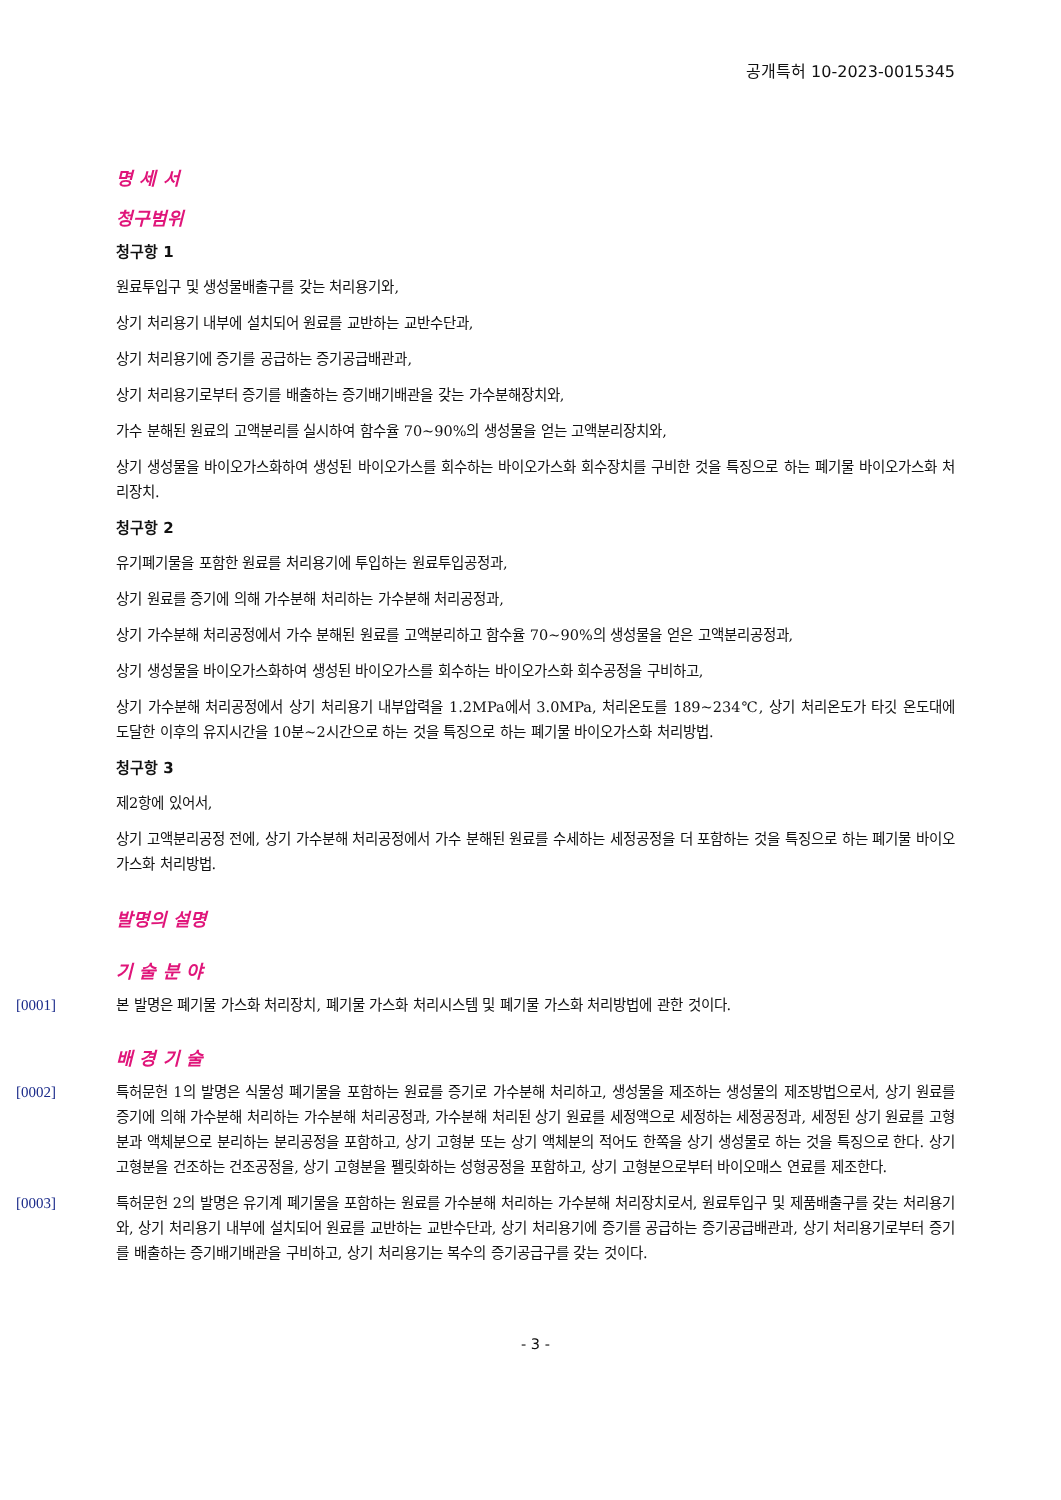공개특허 10-2023-0015345
명 세 서
청구범위
청구항 1
원료투입구 및 생성물배출구를 갖는 처리용기와,
상기 처리용기 내부에 설치되어 원료를 교반하는 교반수단과,
상기 처리용기에 증기를 공급하는 증기공급배관과,
상기 처리용기로부터 증기를 배출하는 증기배기배관을 갖는 가수분해장치와,
가수 분해된 원료의 고액분리를 실시하여 함수율 70~90%의 생성물을 얻는 고액분리장치와,
상기 생성물을 바이오가스화하여 생성된 바이오가스를 회수하는 바이오가스화 회수장치를 구비한 것을 특징으로 하는 폐기물 바이오가스화 처리장치.
청구항 2
유기폐기물을 포함한 원료를 처리용기에 투입하는 원료투입공정과,
상기 원료를 증기에 의해 가수분해 처리하는 가수분해 처리공정과,
상기 가수분해 처리공정에서 가수 분해된 원료를 고액분리하고 함수율 70~90%의 생성물을 얻은 고액분리공정과,
상기 생성물을 바이오가스화하여 생성된 바이오가스를 회수하는 바이오가스화 회수공정을 구비하고,
상기 가수분해 처리공정에서 상기 처리용기 내부압력을 1.2MPa에서 3.0MPa, 처리온도를 189~234℃, 상기 처리온도가 타깃 온도대에 도달한 이후의 유지시간을 10분~2시간으로 하는 것을 특징으로 하는 폐기물 바이오가스화 처리방법.
청구항 3
제2항에 있어서,
상기 고액분리공정 전에, 상기 가수분해 처리공정에서 가수 분해된 원료를 수세하는 세정공정을 더 포함하는 것을 특징으로 하는 폐기물 바이오가스화 처리방법.
발명의 설명
기 술 분 야
[0001] 본 발명은 폐기물 가스화 처리장치, 폐기물 가스화 처리시스템 및 폐기물 가스화 처리방법에 관한 것이다.
배 경 기 술
[0002] 특허문헌 1의 발명은 식물성 폐기물을 포함하는 원료를 증기로 가수분해 처리하고, 생성물을 제조하는 생성물의 제조방법으로서, 상기 원료를 증기에 의해 가수분해 처리하는 가수분해 처리공정과, 가수분해 처리된 상기 원료를 세정액으로 세정하는 세정공정과, 세정된 상기 원료를 고형분과 액체분으로 분리하는 분리공정을 포함하고, 상기 고형분 또는 상기 액체분의 적어도 한쪽을 상기 생성물로 하는 것을 특징으로 한다. 상기 고형분을 건조하는 건조공정을, 상기 고형분을 펠릿화하는 성형공정을 포함하고, 상기 고형분으로부터 바이오매스 연료를 제조한다.
[0003] 특허문헌 2의 발명은 유기계 폐기물을 포함하는 원료를 가수분해 처리하는 가수분해 처리장치로서, 원료투입구 및 제품배출구를 갖는 처리용기와, 상기 처리용기 내부에 설치되어 원료를 교반하는 교반수단과, 상기 처리용기에 증기를 공급하는 증기공급배관과, 상기 처리용기로부터 증기를 배출하는 증기배기배관을 구비하고, 상기 처리용기는 복수의 증기공급구를 갖는 것이다.
- 3 -